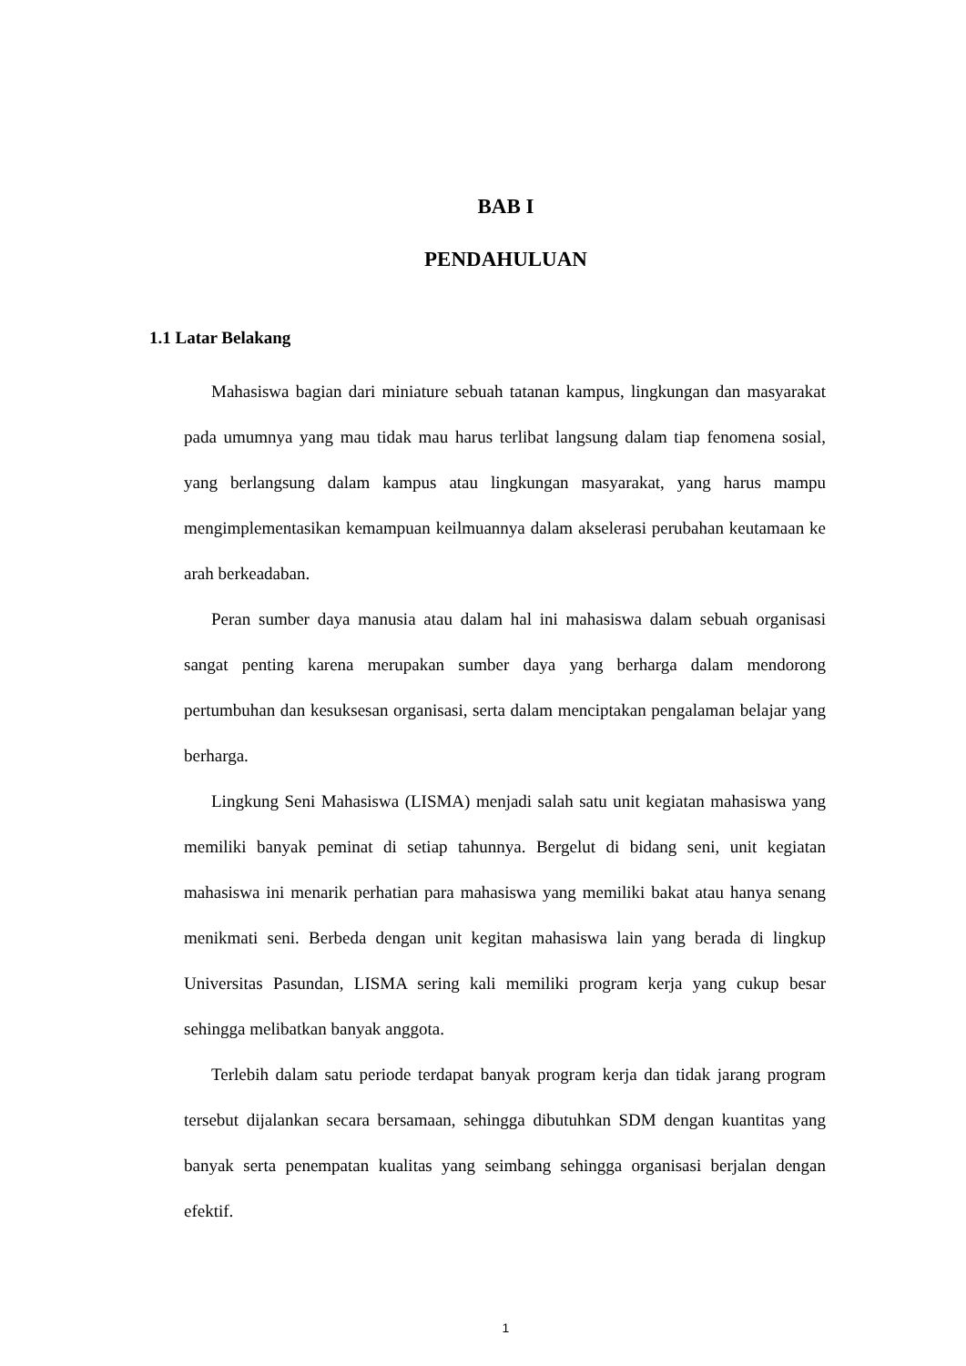BAB I
PENDAHULUAN
1.1 Latar Belakang
Mahasiswa bagian dari miniature sebuah tatanan kampus, lingkungan dan masyarakat pada umumnya yang mau tidak mau harus terlibat langsung dalam tiap fenomena sosial, yang berlangsung dalam kampus atau lingkungan masyarakat, yang harus mampu mengimplementasikan kemampuan keilmuannya dalam akselerasi perubahan keutamaan ke arah berkeadaban.
Peran sumber daya manusia atau dalam hal ini mahasiswa dalam sebuah organisasi sangat penting karena merupakan sumber daya yang berharga dalam mendorong pertumbuhan dan kesuksesan organisasi, serta dalam menciptakan pengalaman belajar yang berharga.
Lingkung Seni Mahasiswa (LISMA) menjadi salah satu unit kegiatan mahasiswa yang memiliki banyak peminat di setiap tahunnya. Bergelut di bidang seni, unit kegiatan mahasiswa ini menarik perhatian para mahasiswa yang memiliki bakat atau hanya senang menikmati seni. Berbeda dengan unit kegitan mahasiswa lain yang berada di lingkup Universitas Pasundan, LISMA sering kali memiliki program kerja yang cukup besar sehingga melibatkan banyak anggota.
Terlebih dalam satu periode terdapat banyak program kerja dan tidak jarang program tersebut dijalankan secara bersamaan, sehingga dibutuhkan SDM dengan kuantitas yang banyak serta penempatan kualitas yang seimbang sehingga organisasi berjalan dengan efektif.
1